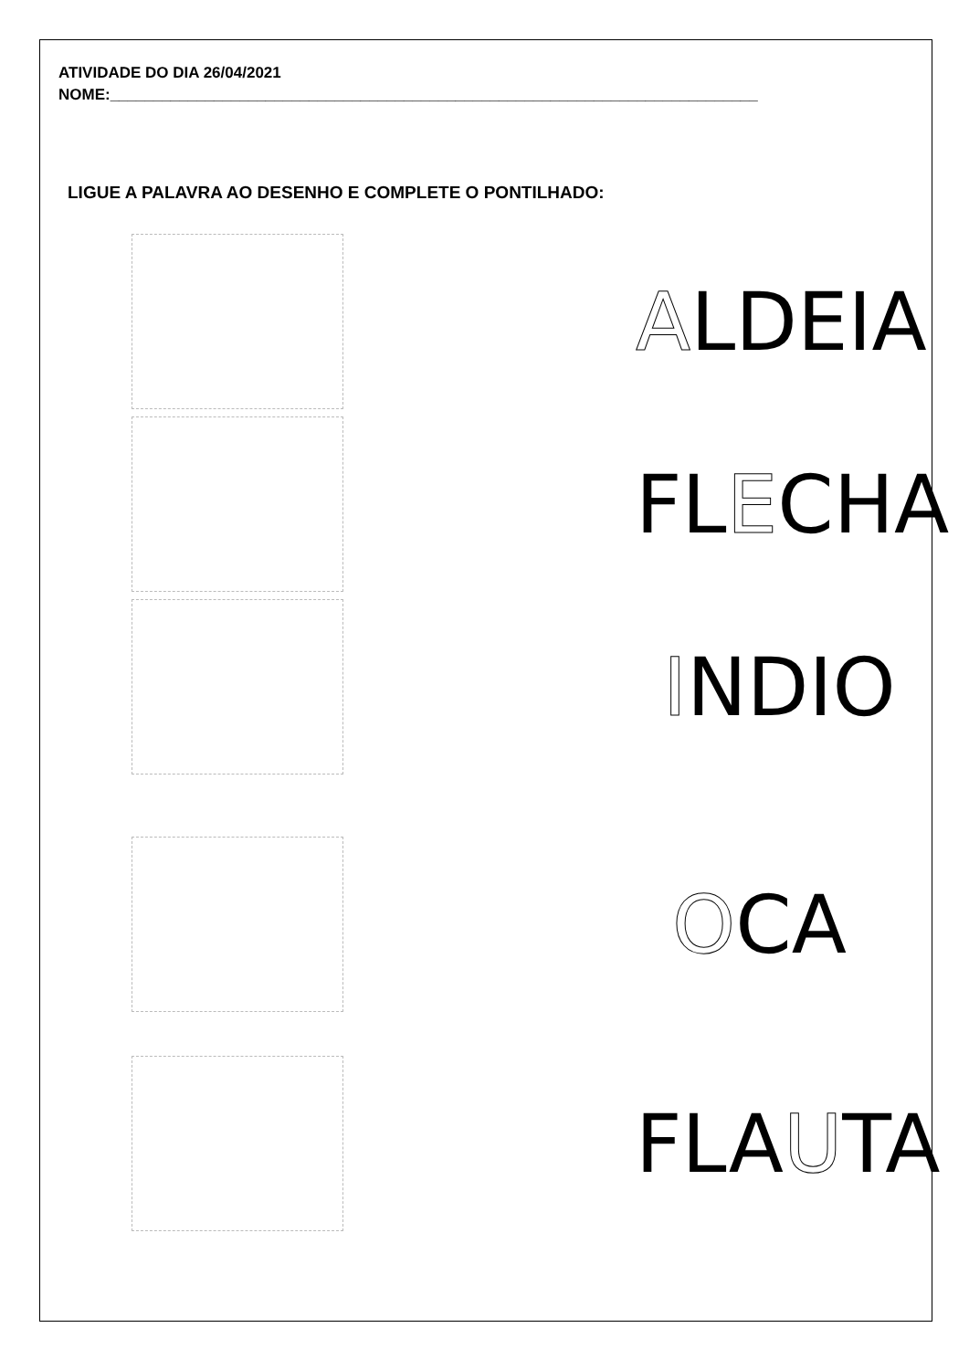ATIVIDADE DO DIA 26/04/2021
NOME:___________________________________________________________________________
LIGUE A PALAVRA AO DESENHO E COMPLETE O PONTILHADO:
ALDEIA
FLECHA
INDIO
OCA
FLAUTA